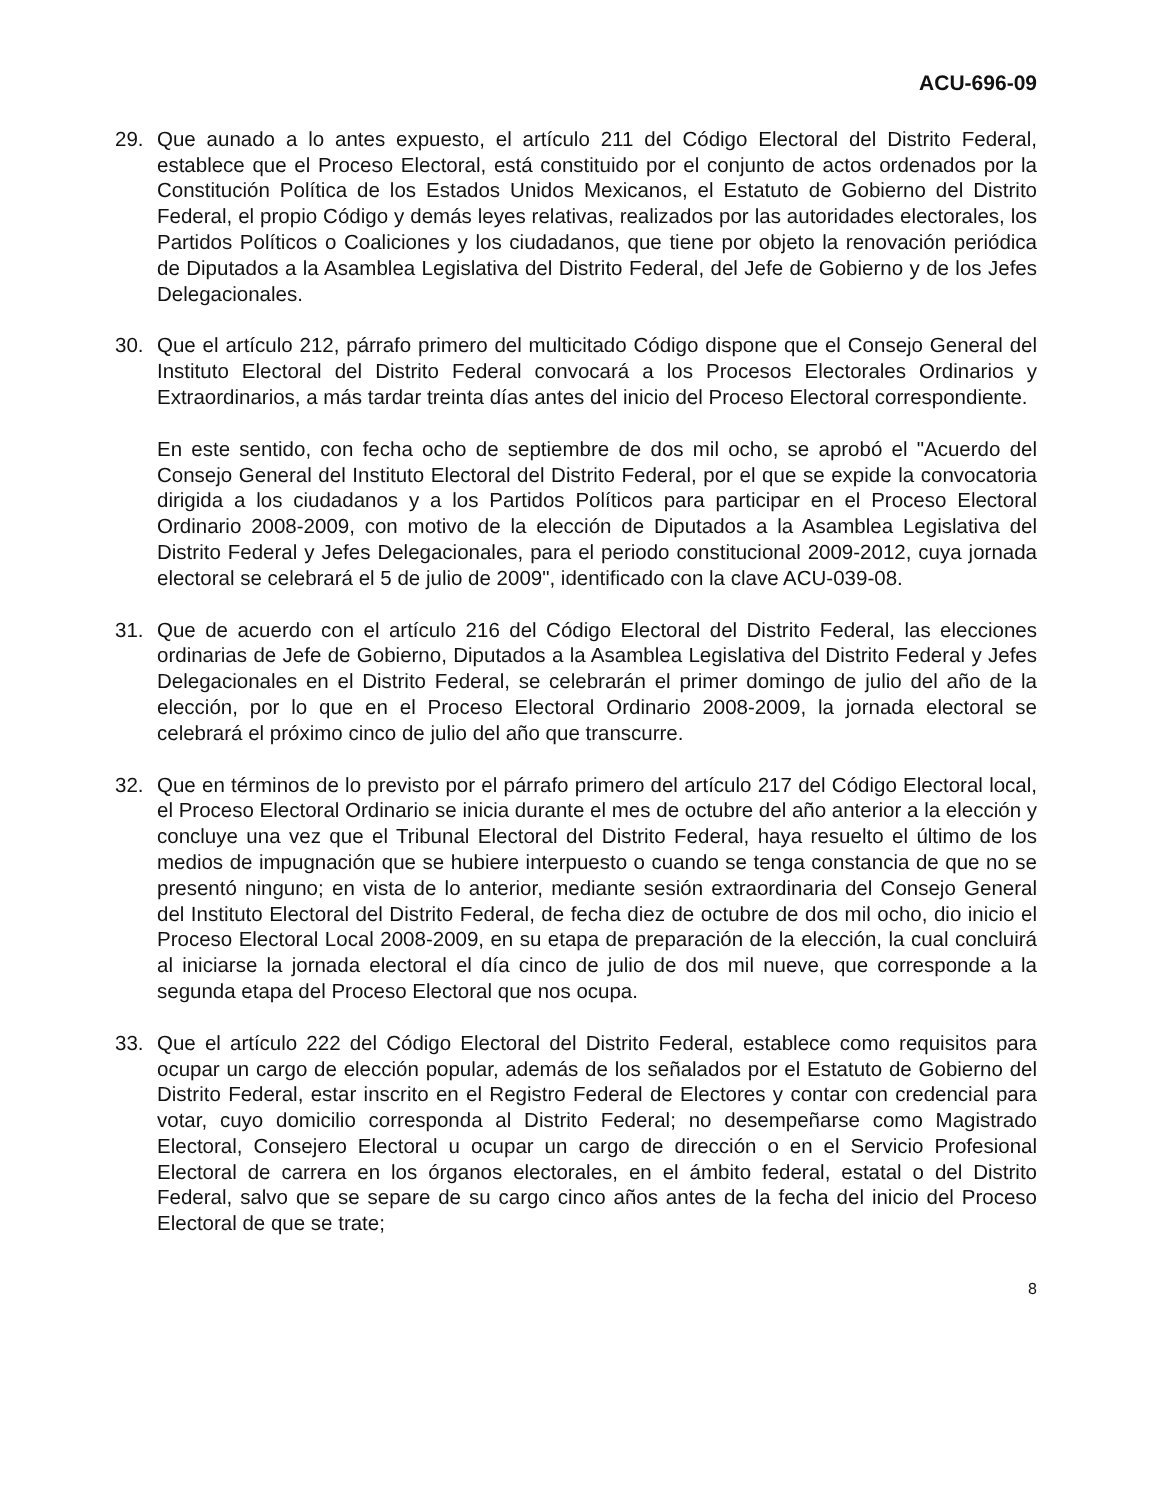ACU-696-09
29. Que aunado a lo antes expuesto, el artículo 211 del Código Electoral del Distrito Federal, establece que el Proceso Electoral, está constituido por el conjunto de actos ordenados por la Constitución Política de los Estados Unidos Mexicanos, el Estatuto de Gobierno del Distrito Federal, el propio Código y demás leyes relativas, realizados por las autoridades electorales, los Partidos Políticos o Coaliciones y los ciudadanos, que tiene por objeto la renovación periódica de Diputados a la Asamblea Legislativa del Distrito Federal, del Jefe de Gobierno y de los Jefes Delegacionales.
30. Que el artículo 212, párrafo primero del multicitado Código dispone que el Consejo General del Instituto Electoral del Distrito Federal convocará a los Procesos Electorales Ordinarios y Extraordinarios, a más tardar treinta días antes del inicio del Proceso Electoral correspondiente.
En este sentido, con fecha ocho de septiembre de dos mil ocho, se aprobó el "Acuerdo del Consejo General del Instituto Electoral del Distrito Federal, por el que se expide la convocatoria dirigida a los ciudadanos y a los Partidos Políticos para participar en el Proceso Electoral Ordinario 2008-2009, con motivo de la elección de Diputados a la Asamblea Legislativa del Distrito Federal y Jefes Delegacionales, para el periodo constitucional 2009-2012, cuya jornada electoral se celebrará el 5 de julio de 2009", identificado con la clave ACU-039-08.
31. Que de acuerdo con el artículo 216 del Código Electoral del Distrito Federal, las elecciones ordinarias de Jefe de Gobierno, Diputados a la Asamblea Legislativa del Distrito Federal y Jefes Delegacionales en el Distrito Federal, se celebrarán el primer domingo de julio del año de la elección, por lo que en el Proceso Electoral Ordinario 2008-2009, la jornada electoral se celebrará el próximo cinco de julio del año que transcurre.
32. Que en términos de lo previsto por el párrafo primero del artículo 217 del Código Electoral local, el Proceso Electoral Ordinario se inicia durante el mes de octubre del año anterior a la elección y concluye una vez que el Tribunal Electoral del Distrito Federal, haya resuelto el último de los medios de impugnación que se hubiere interpuesto o cuando se tenga constancia de que no se presentó ninguno; en vista de lo anterior, mediante sesión extraordinaria del Consejo General del Instituto Electoral del Distrito Federal, de fecha diez de octubre de dos mil ocho, dio inicio el Proceso Electoral Local 2008-2009, en su etapa de preparación de la elección, la cual concluirá al iniciarse la jornada electoral el día cinco de julio de dos mil nueve, que corresponde a la segunda etapa del Proceso Electoral que nos ocupa.
33. Que el artículo 222 del Código Electoral del Distrito Federal, establece como requisitos para ocupar un cargo de elección popular, además de los señalados por el Estatuto de Gobierno del Distrito Federal, estar inscrito en el Registro Federal de Electores y contar con credencial para votar, cuyo domicilio corresponda al Distrito Federal; no desempeñarse como Magistrado Electoral, Consejero Electoral u ocupar un cargo de dirección o en el Servicio Profesional Electoral de carrera en los órganos electorales, en el ámbito federal, estatal o del Distrito Federal, salvo que se separe de su cargo cinco años antes de la fecha del inicio del Proceso Electoral de que se trate;
8